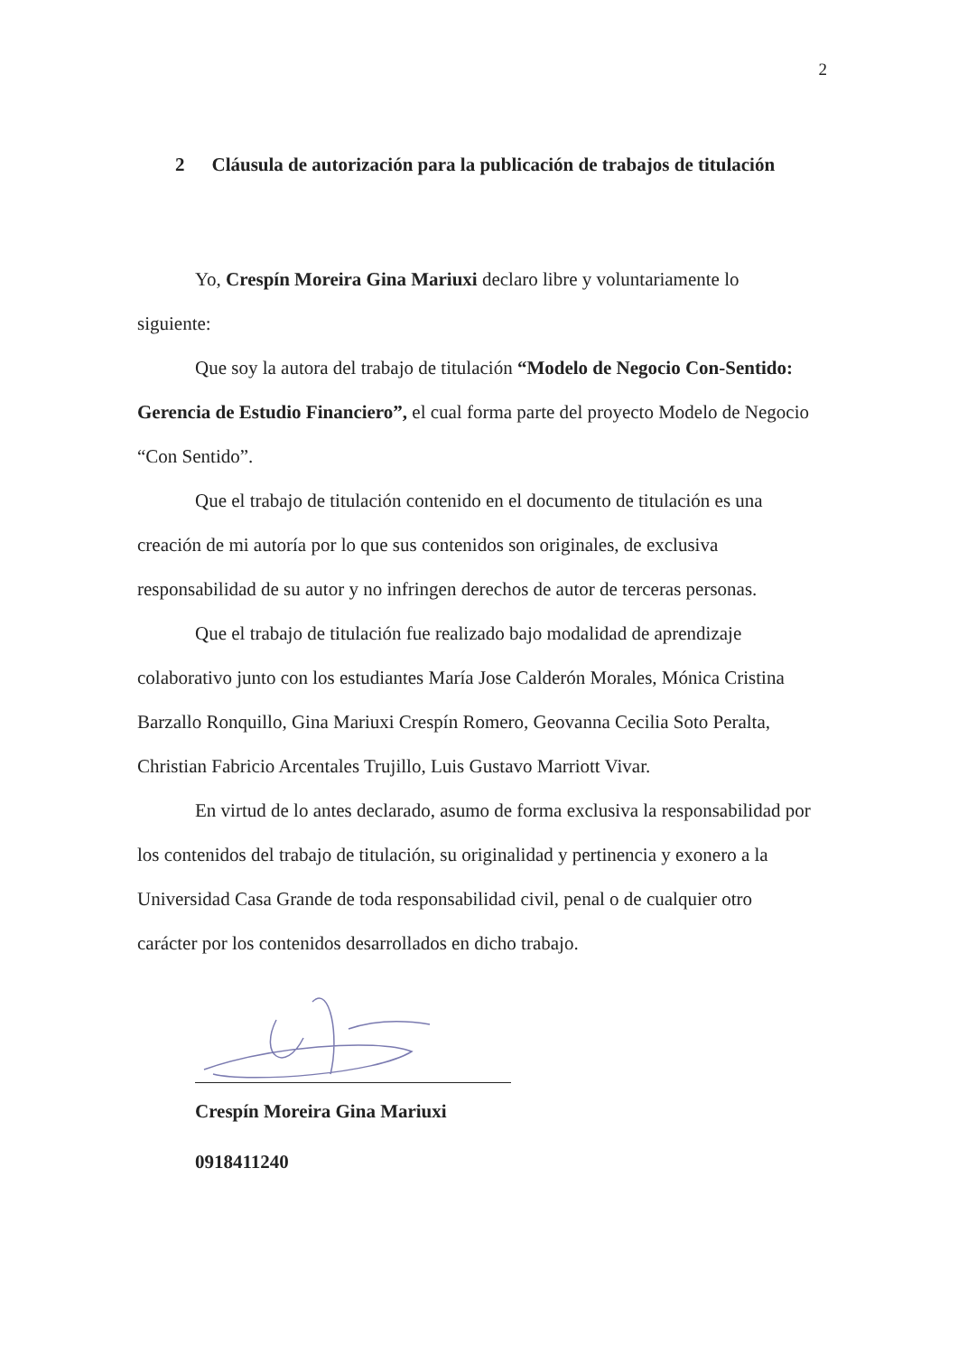2
2 Cláusula de autorización para la publicación de trabajos de titulación
Yo, Crespín Moreira Gina Mariuxi declaro libre y voluntariamente lo siguiente:
Que soy la autora del trabajo de titulación “Modelo de Negocio Con-Sentido: Gerencia de Estudio Financiero”, el cual forma parte del proyecto Modelo de Negocio “Con Sentido”.
Que el trabajo de titulación contenido en el documento de titulación es una creación de mi autoría por lo que sus contenidos son originales, de exclusiva responsabilidad de su autor y no infringen derechos de autor de terceras personas.
Que el trabajo de titulación fue realizado bajo modalidad de aprendizaje colaborativo junto con los estudiantes María Jose Calderón Morales, Mónica Cristina Barzallo Ronquillo, Gina Mariuxi Crespín Romero, Geovanna Cecilia Soto Peralta, Christian Fabricio Arcentales Trujillo, Luis Gustavo Marriott Vivar.
En virtud de lo antes declarado, asumo de forma exclusiva la responsabilidad por los contenidos del trabajo de titulación, su originalidad y pertinencia y exonero a la Universidad Casa Grande de toda responsabilidad civil, penal o de cualquier otro carácter por los contenidos desarrollados en dicho trabajo.
Crespín Moreira Gina Mariuxi
0918411240